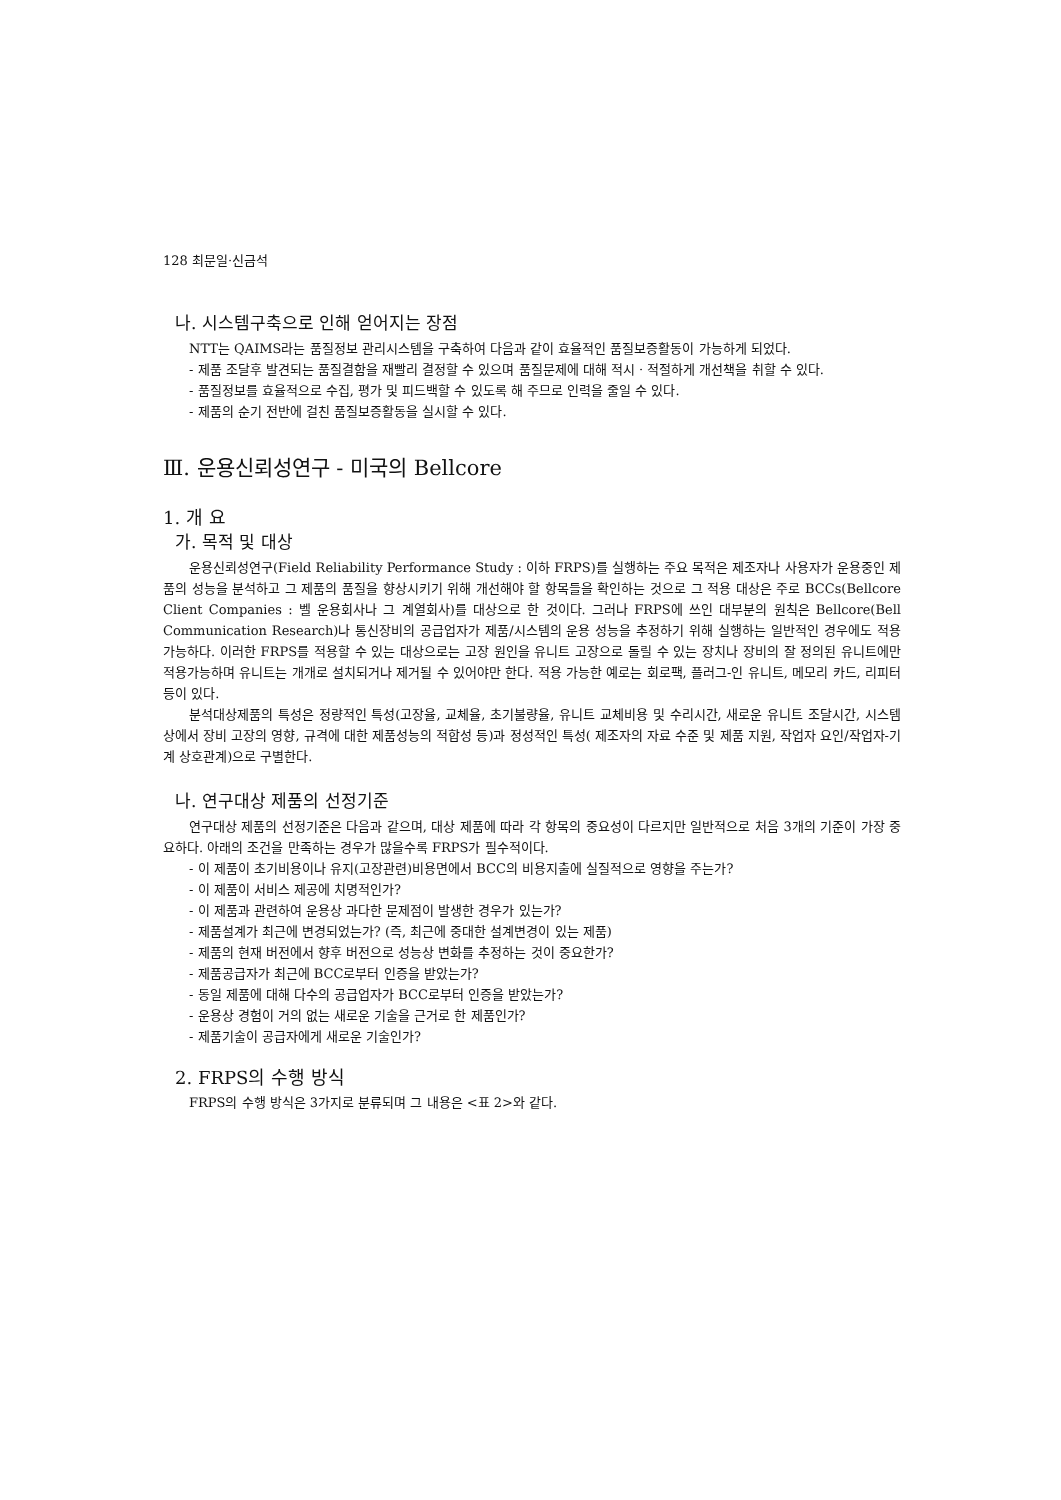128 최문일·신금석
나. 시스템구축으로 인해 얻어지는 장점
NTT는 QAIMS라는 품질정보 관리시스템을 구축하여 다음과 같이 효율적인 품질보증활동이 가능하게 되었다.
- 제품 조달후 발견되는 품질결함을 재빨리 결정할 수 있으며 품질문제에 대해 적시 · 적절하게 개선책을 취할 수 있다.
- 품질정보를 효율적으로 수집, 평가 및 피드백할 수 있도록 해 주므로 인력을 줄일 수 있다.
- 제품의 순기 전반에 걸친 품질보증활동을 실시할 수 있다.
Ⅲ. 운용신뢰성연구 - 미국의 Bellcore
1. 개 요
가. 목적 및 대상
운용신뢰성연구(Field Reliability Performance Study : 이하 FRPS)를 실행하는 주요 목적은 제조자나 사용자가 운용중인 제품의 성능을 분석하고 그 제품의 품질을 향상시키기 위해 개선해야 할 항목들을 확인하는 것으로 그 적용 대상은 주로 BCCs(Bellcore Client Companies : 벨 운용회사나 그 계열회사)를 대상으로 한 것이다. 그러나 FRPS에 쓰인 대부분의 원칙은 Bellcore(Bell Communication Research)나 통신장비의 공급업자가 제품/시스템의 운용 성능을 추정하기 위해 실행하는 일반적인 경우에도 적용 가능하다. 이러한 FRPS를 적용할 수 있는 대상으로는 고장 원인을 유니트 고장으로 돌릴 수 있는 장치나 장비의 잘 정의된 유니트에만 적용가능하며 유니트는 개개로 설치되거나 제거될 수 있어야만 한다. 적용 가능한 예로는 회로팩, 플러그-인 유니트, 메모리 카드, 리피터 등이 있다.
분석대상제품의 특성은 정량적인 특성(고장율, 교체율, 초기불량율, 유니트 교체비용 및 수리시간, 새로운 유니트 조달시간, 시스템상에서 장비 고장의 영향, 규격에 대한 제품성능의 적합성 등)과 정성적인 특성( 제조자의 자료 수준 및 제품 지원, 작업자 요인/작업자-기계 상호관계)으로 구별한다.
나. 연구대상 제품의 선정기준
연구대상 제품의 선정기준은 다음과 같으며, 대상 제품에 따라 각 항목의 중요성이 다르지만 일반적으로 처음 3개의 기준이 가장 중요하다. 아래의 조건을 만족하는 경우가 많을수록 FRPS가 필수적이다.
- 이 제품이 초기비용이나 유지(고장관련)비용면에서 BCC의 비용지출에 실질적으로 영향을 주는가?
- 이 제품이 서비스 제공에 치명적인가?
- 이 제품과 관련하여 운용상 과다한 문제점이 발생한 경우가 있는가?
- 제품설계가 최근에 변경되었는가? (즉, 최근에 중대한 설계변경이 있는 제품)
- 제품의 현재 버전에서 향후 버전으로 성능상 변화를 추정하는 것이 중요한가?
- 제품공급자가 최근에 BCC로부터 인증을 받았는가?
- 동일 제품에 대해 다수의 공급업자가 BCC로부터 인증을 받았는가?
- 운용상 경험이 거의 없는 새로운 기술을 근거로 한 제품인가?
- 제품기술이 공급자에게 새로운 기술인가?
2. FRPS의 수행 방식
FRPS의 수행 방식은 3가지로 분류되며 그 내용은 <표 2>와 같다.